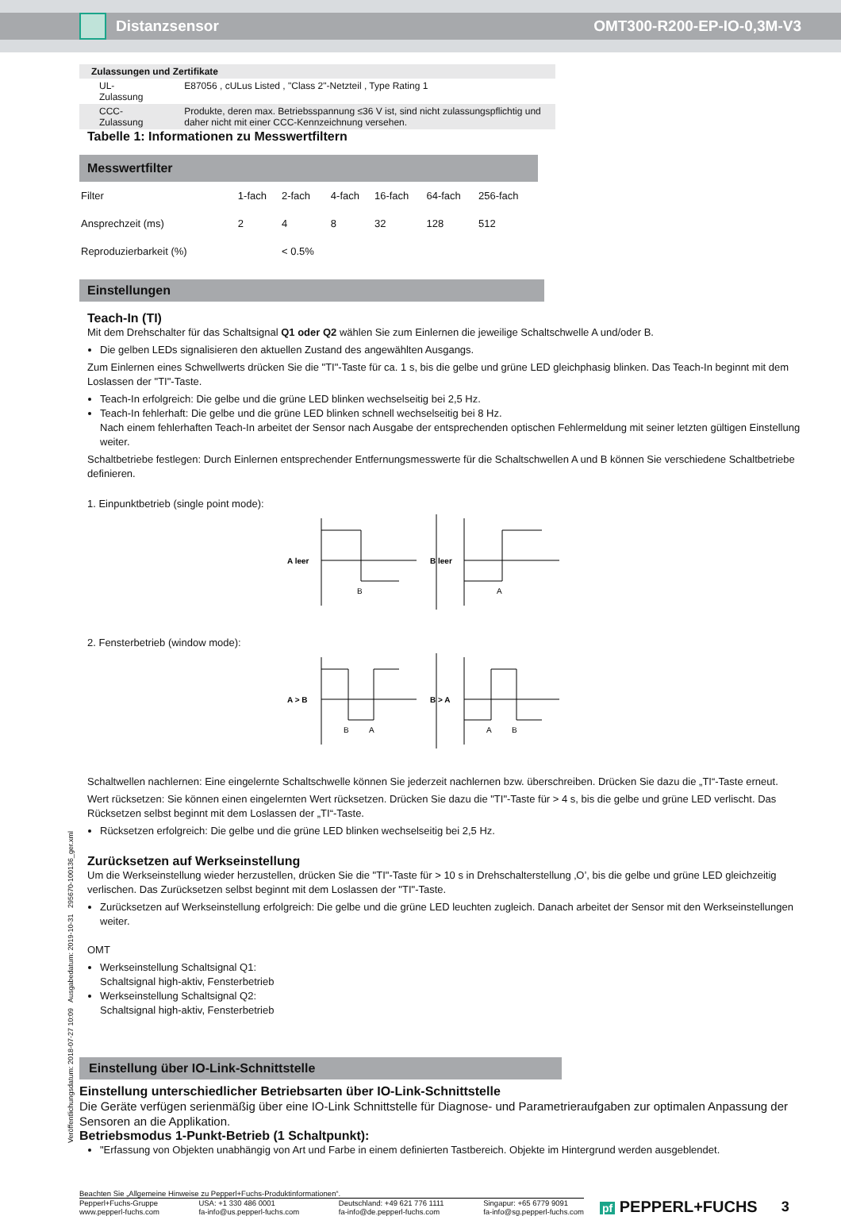Distanzsensor OMT300-R200-EP-IO-0,3M-V3
| Zulassungen und Zertifikate | |
| UL-Zulassung | E87056 , cULus Listed , "Class 2"-Netzteil , Type Rating 1 |
| CCC-Zulassung | Produkte, deren max. Betriebsspannung ≤36 V ist, sind nicht zulassungspflichtig und daher nicht mit einer CCC-Kennzeichnung versehen. |
Tabelle 1: Informationen zu Messwertfiltern
| Messwertfilter | | | | | | |
| --- | --- | --- | --- | --- | --- | --- |
| Filter | 1-fach | 2-fach | 4-fach | 16-fach | 64-fach | 256-fach |
| Ansprechzeit (ms) | 2 | 4 | 8 | 32 | 128 | 512 |
| Reproduzierbarkeit (%) | | < 0.5% | | | | |
Einstellungen
Teach-In (TI)
Mit dem Drehschalter für das Schaltsignal Q1 oder Q2 wählen Sie zum Einlernen die jeweilige Schaltschwelle A und/oder B.
Die gelben LEDs signalisieren den aktuellen Zustand des angewählten Ausgangs.
Zum Einlernen eines Schwellwerts drücken Sie die "TI"-Taste für ca. 1 s, bis die gelbe und grüne LED gleichphasig blinken. Das Teach-In beginnt mit dem Loslassen der "TI"-Taste.
Teach-In erfolgreich: Die gelbe und die grüne LED blinken wechselseitig bei 2,5 Hz.
Teach-In fehlerhaft: Die gelbe und die grüne LED blinken schnell wechselseitig bei 8 Hz.
Nach einem fehlerhaften Teach-In arbeitet der Sensor nach Ausgabe der entsprechenden optischen Fehlermeldung mit seiner letzten gültigen Einstellung weiter.
Schaltbetriebe festlegen: Durch Einlernen entsprechender Entfernungsmesswerte für die Schaltschwellen A und B können Sie verschiedene Schaltbetriebe definieren.
1. Einpunktbetrieb (single point mode):
A leer
B
B leer
A
2. Fensterbetrieb (window mode):
A > B
B
A
B > A
A
B
Schaltwellen nachlernen: Eine eingelernte Schaltschwelle können Sie jederzeit nachlernen bzw. überschreiben. Drücken Sie dazu die „TI“-Taste erneut.
Wert rücksetzen: Sie können einen eingelernten Wert rücksetzen. Drücken Sie dazu die "TI"-Taste für > 4 s, bis die gelbe und grüne LED verlischt. Das Rücksetzen selbst beginnt mit dem Loslassen der „TI“-Taste.
Rücksetzen erfolgreich: Die gelbe und die grüne LED blinken wechselseitig bei 2,5 Hz.
Zurücksetzen auf Werkseinstellung
Um die Werkseinstellung wieder herzustellen, drücken Sie die "TI"-Taste für > 10 s in Drehschalterstellung ‚O’, bis die gelbe und grüne LED gleichzeitig verlischen. Das Zurücksetzen selbst beginnt mit dem Loslassen der "TI"-Taste.
Zurücksetzen auf Werkseinstellung erfolgreich: Die gelbe und die grüne LED leuchten zugleich. Danach arbeitet der Sensor mit den Werkseinstellungen weiter.
OMT
Werkseinstellung Schaltsignal Q1:
Schaltsignal high-aktiv, Fensterbetrieb
Werkseinstellung Schaltsignal Q2:
Schaltsignal high-aktiv, Fensterbetrieb
Einstellung über IO-Link-Schnittstelle
Einstellung unterschiedlicher Betriebsarten über IO-Link-Schnittstelle
Die Geräte verfügen serienmäßig über eine IO-Link Schnittstelle für Diagnose- und Parametrieraufgaben zur optimalen Anpassung der Sensoren an die Applikation.
Betriebsmodus 1-Punkt-Betrieb (1 Schaltpunkt):
"Erfassung von Objekten unabhängig von Art und Farbe in einem definierten Tastbereich. Objekte im Hintergrund werden ausgeblendet.
Veröffentlichungsdatum: 2018-07-27 10:09 Ausgabedatum: 2019-10-31 295670-100136_ger.xml
Beachten Sie „Allgemeine Hinweise zu Pepperl+Fuchs-Produktinformationen“.
Pepperl+Fuchs-Gruppe
www.pepperl-fuchs.com
USA: +1 330 486 0001
fa-info@us.pepperl-fuchs.com
Deutschland: +49 621 776 1111
fa-info@de.pepperl-fuchs.com
Singapur: +65 6779 9091
fa-info@sg.pepperl-fuchs.com
pf PEPPERL+FUCHS 3